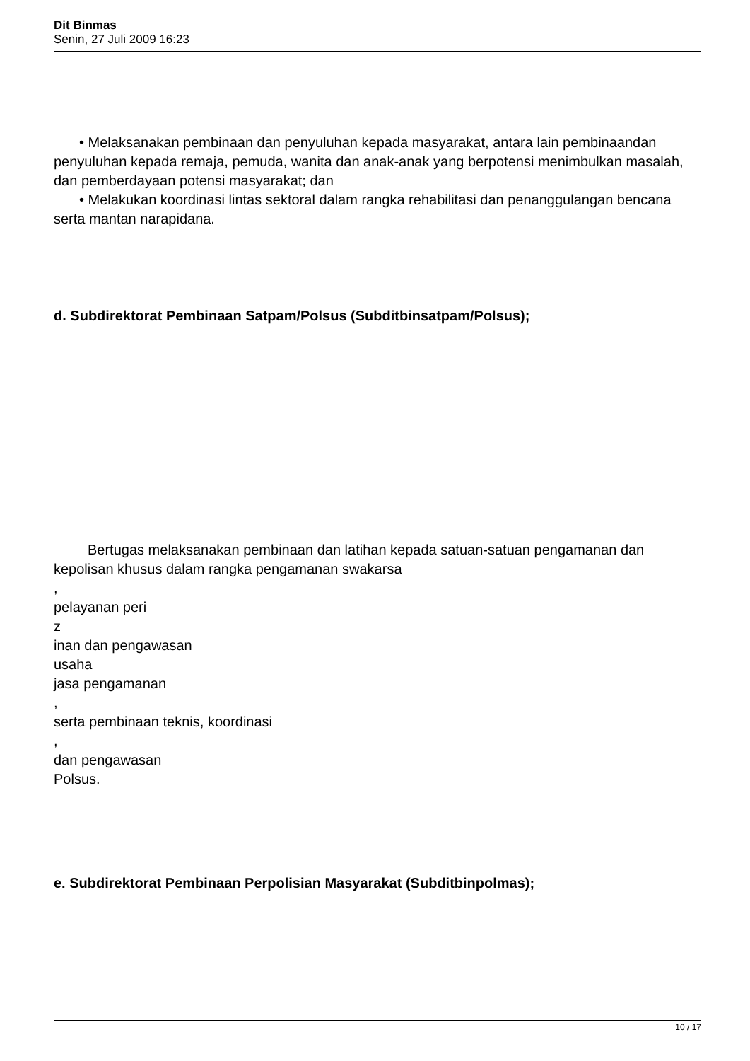Dit Binmas
Senin, 27 Juli 2009 16:23
• Melaksanakan pembinaan dan penyuluhan kepada masyarakat, antara lain pembinaandan penyuluhan kepada remaja, pemuda, wanita dan anak-anak yang berpotensi menimbulkan masalah, dan pemberdayaan potensi masyarakat; dan
• Melakukan koordinasi lintas sektoral dalam rangka rehabilitasi dan penanggulangan bencana serta mantan narapidana.
d. Subdirektorat Pembinaan Satpam/Polsus (Subditbinsatpam/Polsus);
Bertugas melaksanakan pembinaan dan latihan kepada satuan-satuan pengamanan dan kepolisan khusus dalam rangka pengamanan swakarsa
,
pelayanan peri
z
inan dan pengawasan
usaha
jasa pengamanan
,
serta pembinaan teknis, koordinasi
,
dan pengawasan
Polsus.
e. Subdirektorat Pembinaan Perpolisian Masyarakat (Subditbinpolmas);
10 / 17